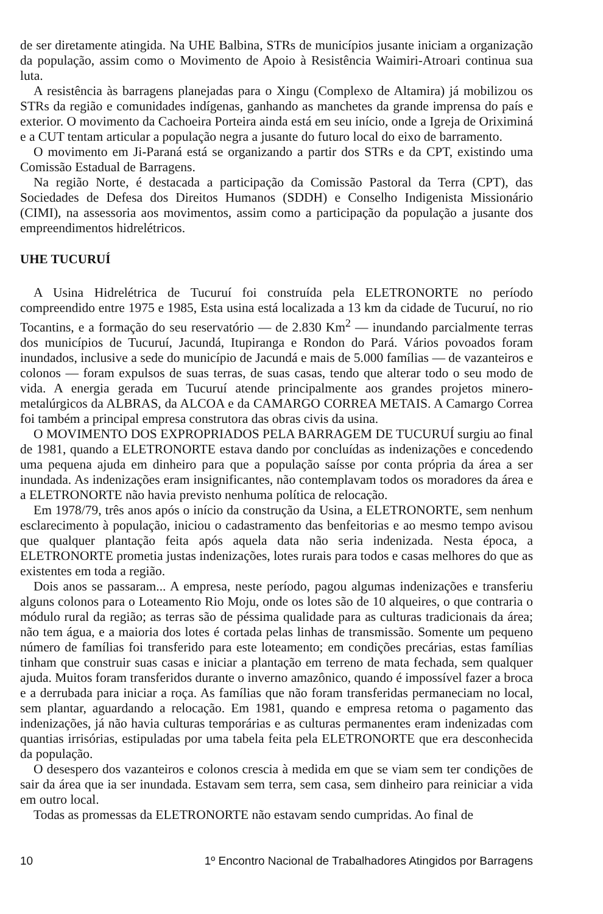de ser diretamente atingida. Na UHE Balbina, STRs de municípios jusante iniciam a organização da população, assim como o Movimento de Apoio à Resistência Waimiri-Atroari continua sua luta.
A resistência às barragens planejadas para o Xingu (Complexo de Altamira) já mobilizou os STRs da região e comunidades indígenas, ganhando as manchetes da grande imprensa do país e exterior. O movimento da Cachoeira Porteira ainda está em seu início, onde a Igreja de Oriximiná e a CUT tentam articular a população negra a jusante do futuro local do eixo de barramento.
O movimento em Ji-Paraná está se organizando a partir dos STRs e da CPT, existindo uma Comissão Estadual de Barragens.
Na região Norte, é destacada a participação da Comissão Pastoral da Terra (CPT), das Sociedades de Defesa dos Direitos Humanos (SDDH) e Conselho Indigenista Missionário (CIMI), na assessoria aos movimentos, assim como a participação da população a jusante dos empreendimentos hidrelétricos.
UHE TUCURUÍ
A Usina Hidrelétrica de Tucuruí foi construída pela ELETRONORTE no período compreendido entre 1975 e 1985, Esta usina está localizada a 13 km da cidade de Tucuruí, no rio Tocantins, e a formação do seu reservatório — de 2.830 Km<sup>2</sup> — inundando parcialmente terras dos municípios de Tucuruí, Jacundá, Itupiranga e Rondon do Pará. Vários povoados foram inundados, inclusive a sede do município de Jacundá e mais de 5.000 famílias — de vazanteiros e colonos — foram expulsos de suas terras, de suas casas, tendo que alterar todo o seu modo de vida. A energia gerada em Tucuruí atende principalmente aos grandes projetos minero-metalúrgicos da ALBRAS, da ALCOA e da CAMARGO CORREA METAIS. A Camargo Correa foi também a principal empresa construtora das obras civis da usina.
O MOVIMENTO DOS EXPROPRIADOS PELA BARRAGEM DE TUCURUÍ surgiu ao final de 1981, quando a ELETRONORTE estava dando por concluídas as indenizações e concedendo uma pequena ajuda em dinheiro para que a população saísse por conta própria da área a ser inundada. As indenizações eram insignificantes, não contemplavam todos os moradores da área e a ELETRONORTE não havia previsto nenhuma política de relocação.
Em 1978/79, três anos após o início da construção da Usina, a ELETRONORTE, sem nenhum esclarecimento à população, iniciou o cadastramento das benfeitorias e ao mesmo tempo avisou que qualquer plantação feita após aquela data não seria indenizada. Nesta época, a ELETRONORTE prometia justas indenizações, lotes rurais para todos e casas melhores do que as existentes em toda a região.
Dois anos se passaram... A empresa, neste período, pagou algumas indenizações e transferiu alguns colonos para o Loteamento Rio Moju, onde os lotes são de 10 alqueires, o que contraria o módulo rural da região; as terras são de péssima qualidade para as culturas tradicionais da área; não tem água, e a maioria dos lotes é cortada pelas linhas de transmissão. Somente um pequeno número de famílias foi transferido para este loteamento; em condições precárias, estas famílias tinham que construir suas casas e iniciar a plantação em terreno de mata fechada, sem qualquer ajuda. Muitos foram transferidos durante o inverno amazônico, quando é impossível fazer a broca e a derrubada para iniciar a roça. As famílias que não foram transferidas permaneciam no local, sem plantar, aguardando a relocação. Em 1981, quando e empresa retoma o pagamento das indenizações, já não havia culturas temporárias e as culturas permanentes eram indenizadas com quantias irrisórias, estipuladas por uma tabela feita pela ELETRONORTE que era desconhecida da população.
O desespero dos vazanteiros e colonos crescia à medida em que se viam sem ter condições de sair da área que ia ser inundada. Estavam sem terra, sem casa, sem dinheiro para reiniciar a vida em outro local.
Todas as promessas da ELETRONORTE não estavam sendo cumpridas. Ao final de
10 1º Encontro Nacional de Trabalhadores Atingidos por Barragens